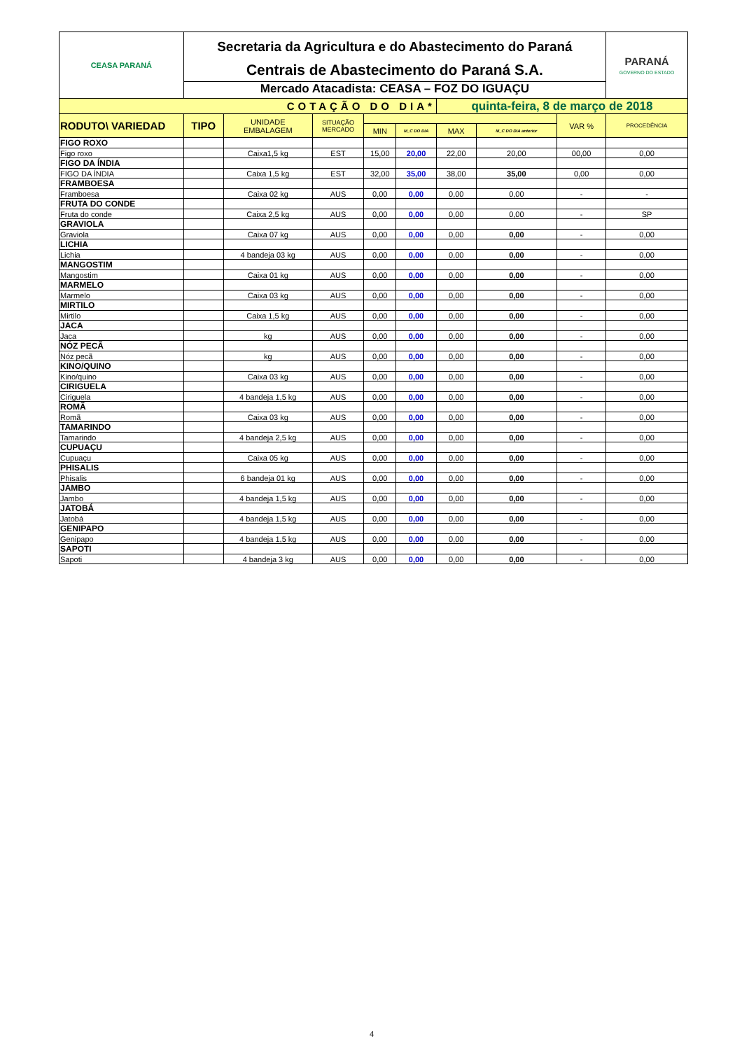| CEASA PARANÁ | Secretaria da Agricultura e do Abastecimento do Paraná Centrais de Abastecimento do Paraná S.A. Mercado Atacadista: CEASA – FOZ DO IGUAÇU | | | | | | | | PARANÁ GOVERNO DO ESTADO |
| COTAÇÃO DO DIA* | | | | | | quinta-feira, 8 de março de 2018 | | | |
| RODUTO\ VARIEDAD | TIPO | UNIDADE EMBALAGEM | SITUAÇÃO MERCADO | | | | | VAR % | PROCEDÊNCIA |
| | | | | MIN | M_C DO DIA | MAX | M_C DO DIA anterior | | |
| FIGO ROXO | | | | | | | | | |
| Figo roxo | | Caixa1,5 kg | EST | 15,00 | 20,00 | 22,00 | 20,00 | 00,00 | 0,00 |
| FIGO DA ÍNDIA | | | | | | | | | |
| FIGO DA ÍNDIA | | Caixa 1,5 kg | EST | 32,00 | 35,00 | 38,00 | 35,00 | 0,00 | 0,00 |
| FRAMBOESA | | | | | | | | | |
| Framboesa | | Caixa 02 kg | AUS | 0,00 | 0,00 | 0,00 | 0,00 | - | - |
| FRUTA DO CONDE | | | | | | | | | |
| Fruta do conde | | Caixa 2,5 kg | AUS | 0,00 | 0,00 | 0,00 | 0,00 | - | SP |
| GRAVIOLA | | | | | | | | | |
| Graviola | | Caixa 07 kg | AUS | 0,00 | 0,00 | 0,00 | 0,00 | - | 0,00 |
| LICHIA | | | | | | | | | |
| Lichia | | 4 bandeja 03 kg | AUS | 0,00 | 0,00 | 0,00 | 0,00 | - | 0,00 |
| MANGOSTIM | | | | | | | | | |
| Mangostim | | Caixa 01 kg | AUS | 0,00 | 0,00 | 0,00 | 0,00 | - | 0,00 |
| MARMELO | | | | | | | | | |
| Marmelo | | Caixa 03 kg | AUS | 0,00 | 0,00 | 0,00 | 0,00 | - | 0,00 |
| MIRTILO | | | | | | | | | |
| Mirtilo | | Caixa 1,5 kg | AUS | 0,00 | 0,00 | 0,00 | 0,00 | - | 0,00 |
| JACA | | | | | | | | | |
| Jaca | | kg | AUS | 0,00 | 0,00 | 0,00 | 0,00 | - | 0,00 |
| NÓZ PECÃ | | | | | | | | | |
| Nóz pecã | | kg | AUS | 0,00 | 0,00 | 0,00 | 0,00 | - | 0,00 |
| KINO/QUINO | | | | | | | | | |
| Kino/quino | | Caixa 03 kg | AUS | 0,00 | 0,00 | 0,00 | 0,00 | - | 0,00 |
| CIRIGUELA | | | | | | | | | |
| Ciriguela | | 4 bandeja 1,5 kg | AUS | 0,00 | 0,00 | 0,00 | 0,00 | - | 0,00 |
| ROMÃ | | | | | | | | | |
| Romã | | Caixa 03 kg | AUS | 0,00 | 0,00 | 0,00 | 0,00 | - | 0,00 |
| TAMARINDO | | | | | | | | | |
| Tamarindo | | 4 bandeja 2,5 kg | AUS | 0,00 | 0,00 | 0,00 | 0,00 | - | 0,00 |
| CUPUAÇU | | | | | | | | | |
| Cupuaçu | | Caixa 05 kg | AUS | 0,00 | 0,00 | 0,00 | 0,00 | - | 0,00 |
| PHISALIS | | | | | | | | | |
| Phisalis | | 6 bandeja 01 kg | AUS | 0,00 | 0,00 | 0,00 | 0,00 | - | 0,00 |
| JAMBO | | | | | | | | | |
| Jambo | | 4 bandeja 1,5 kg | AUS | 0,00 | 0,00 | 0,00 | 0,00 | - | 0,00 |
| JATOBÁ | | | | | | | | | |
| Jatobá | | 4 bandeja 1,5 kg | AUS | 0,00 | 0,00 | 0,00 | 0,00 | - | 0,00 |
| GENIPAPO | | | | | | | | | |
| Genipapo | | 4 bandeja 1,5 kg | AUS | 0,00 | 0,00 | 0,00 | 0,00 | - | 0,00 |
| SAPOTI | | | | | | | | | |
| Sapoti | | 4 bandeja 3 kg | AUS | 0,00 | 0,00 | 0,00 | 0,00 | - | 0,00 |
4